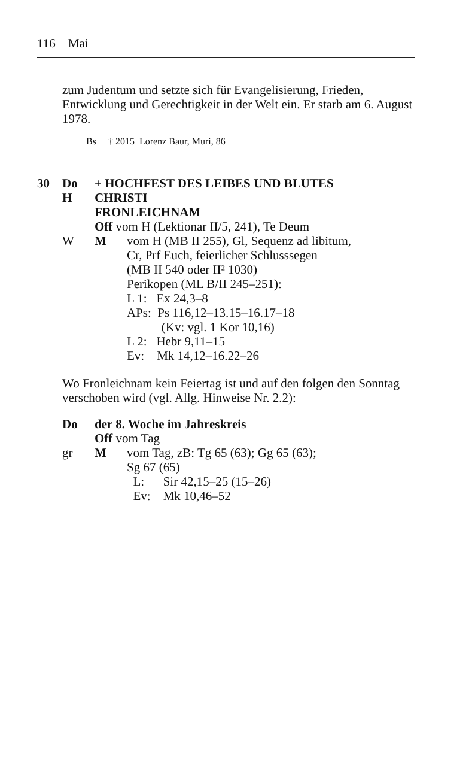116 Mai
zum Judentum und setzte sich für Evangelisierung, Frieden, Entwicklung und Gerechtigkeit in der Welt ein. Er starb am 6. August 1978.
Bs † 2015 Lorenz Baur, Muri, 86
| 30 | Do | + HOCHFEST DES LEIBES UND BLUTES | |
| | H | CHRISTI | |
| | | FRONLEICHNAM | |
| | | Off vom H (Lektionar II/5, 241), Te Deum | |
| | W | M | vom H (MB II 255), Gl, Sequenz ad libitum, Cr, Prf Euch, feierlicher Schlusssegen (MB II 540 oder II² 1030) Perikopen (ML B/II 245–251): L 1: Ex 24,3–8 APs: Ps 116,12–13.15–16.17–18 (Kv: vgl. 1 Kor 10,16) L 2: Hebr 9,11–15 Ev: Mk 14,12–16.22–26 |
Wo Fronleichnam kein Feiertag ist und auf den folgen den Sonntag verschoben wird (vgl. Allg. Hinweise Nr. 2.2):
| | Do | der 8. Woche im Jahreskreis | |
| | | Off vom Tag | |
| | gr | M | vom Tag, zB: Tg 65 (63); Gg 65 (63); Sg 67 (65) L: Sir 42,15–25 (15–26) Ev: Mk 10,46–52 |